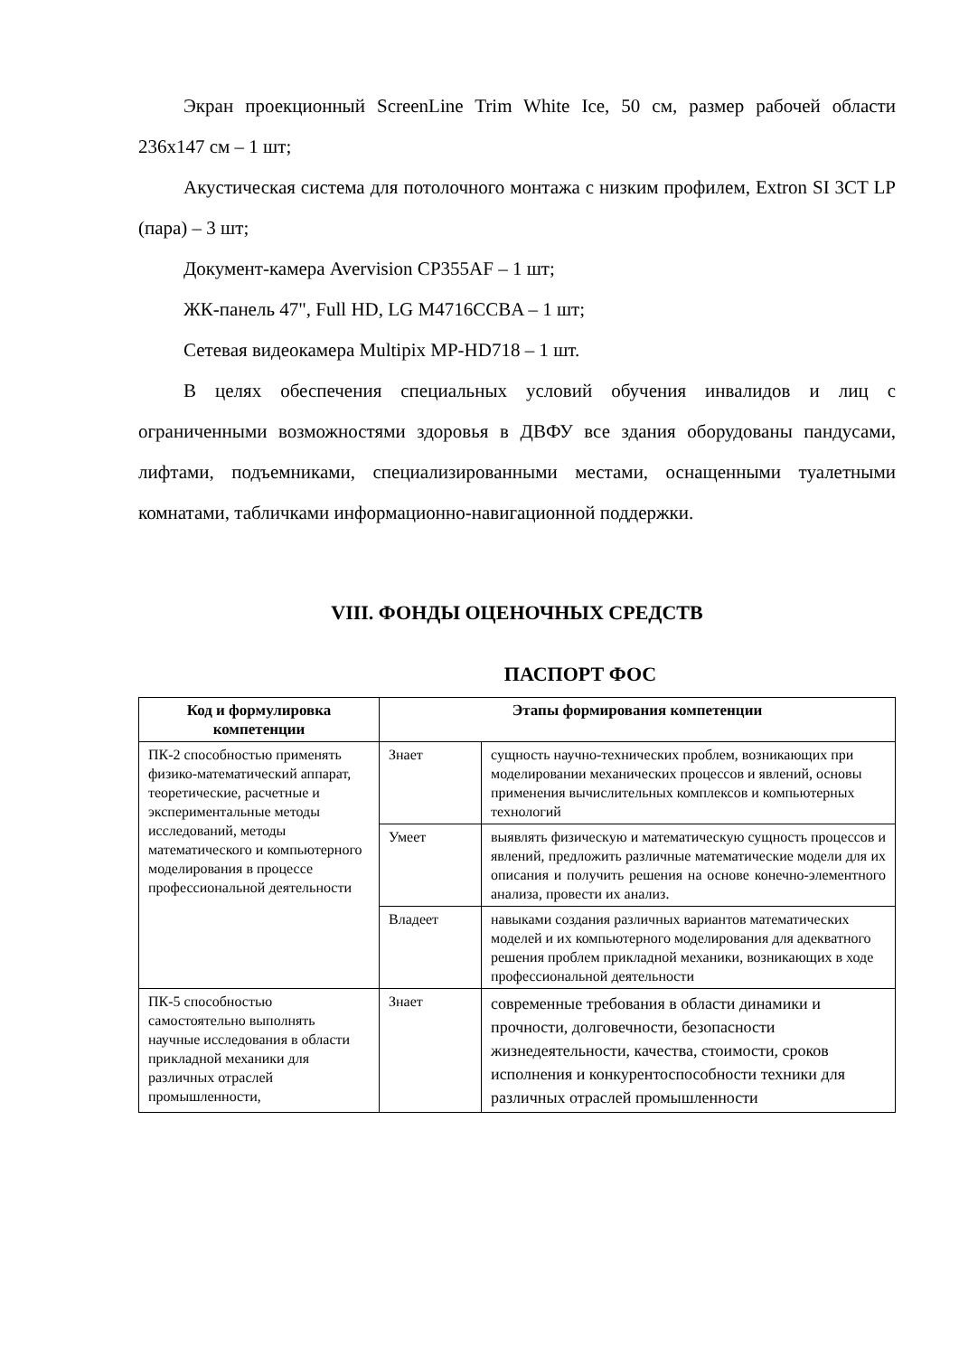Экран проекционный ScreenLine Trim White Ice, 50 см, размер рабочей области 236x147 см – 1 шт;
Акустическая система для потолочного монтажа с низким профилем, Extron SI 3CT LP (пара) – 3 шт;
Документ-камера Avervision CP355AF – 1 шт;
ЖК-панель 47", Full HD, LG M4716CCBA – 1 шт;
Сетевая видеокамера Multipix MP-HD718 – 1 шт.
В целях обеспечения специальных условий обучения инвалидов и лиц с ограниченными возможностями здоровья в ДВФУ все здания оборудованы пандусами, лифтами, подъемниками, специализированными местами, оснащенными туалетными комнатами, табличками информационно-навигационной поддержки.
VIII. ФОНДЫ ОЦЕНОЧНЫХ СРЕДСТВ
ПАСПОРТ ФОС
| Код и формулировка компетенции | Этапы формирования компетенции | |
| --- | --- | --- |
| ПК-2 способностью применять физико-математический аппарат, теоретические, расчетные и экспериментальные методы исследований, методы математического и компьютерного моделирования в процессе профессиональной деятельности | Знает | сущность научно-технических проблем, возникающих при моделировании механических процессов и явлений, основы применения вычислительных комплексов и компьютерных технологий |
| | Умеет | выявлять физическую и математическую сущность процессов и явлений, предложить различные математические модели для их описания и получить решения на основе конечно-элементного анализа, провести их анализ. |
| | Владеет | навыками создания различных вариантов математических моделей и их компьютерного моделирования для адекватного решения проблем прикладной механики, возникающих в ходе профессиональной деятельности |
| ПК-5 способностью самостоятельно выполнять научные исследования в области прикладной механики для различных отраслей промышленности, | Знает | современные требования в области динамики и прочности, долговечности, безопасности жизнедеятельности, качества, стоимости, сроков исполнения и конкурентоспособности техники для различных отраслей промышленности |